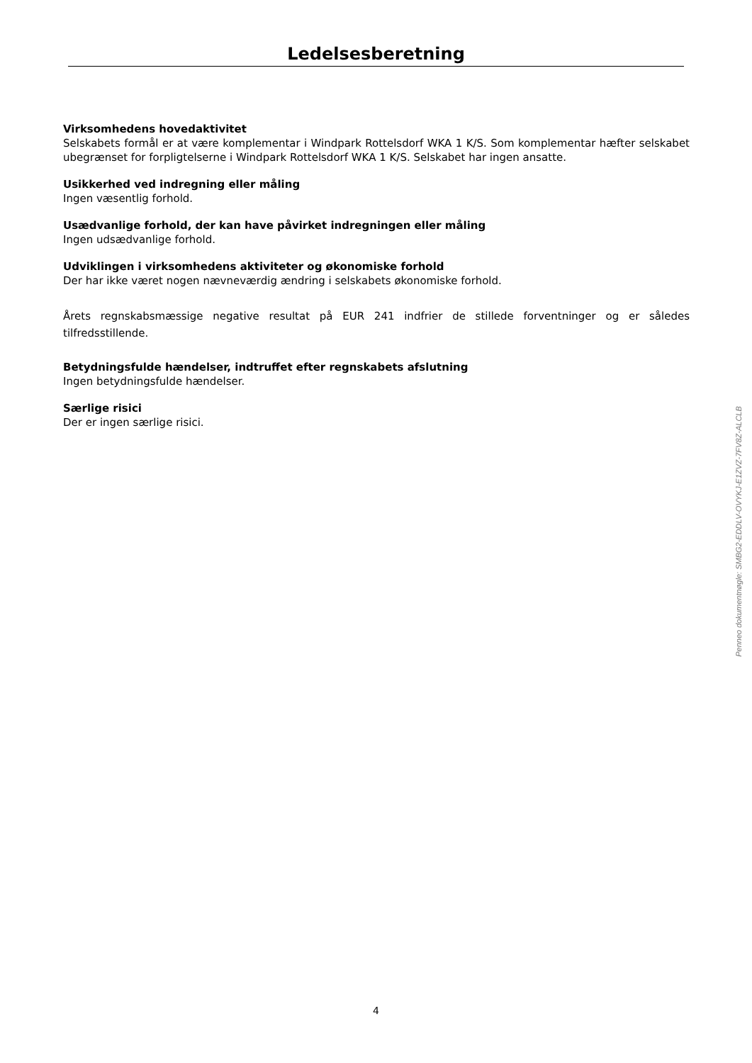Ledelsesberetning
Virksomhedens hovedaktivitet
Selskabets formål er at være komplementar i Windpark Rottelsdorf WKA 1 K/S. Som komplementar hæfter selskabet ubegrænset for forpligtelserne i Windpark Rottelsdorf WKA 1 K/S. Selskabet har ingen ansatte.
Usikkerhed ved indregning eller måling
Ingen væsentlig forhold.
Usædvanlige forhold, der kan have påvirket indregningen eller måling
Ingen udsædvanlige forhold.
Udviklingen i virksomhedens aktiviteter og økonomiske forhold
Der har ikke været nogen nævneværdig ændring i selskabets økonomiske forhold.
Årets regnskabsmæssige negative resultat på EUR 241 indfrier de stillede forventninger og er således tilfredsstillende.
Betydningsfulde hændelser, indtruffet efter regnskabets afslutning
Ingen betydningsfulde hændelser.
Særlige risici
Der er ingen særlige risici.
Penneo dokumentnøgle: SMBG2-EDDLV-OVYKJ-E1ZVZ-7FV8Z-ALCLB
4